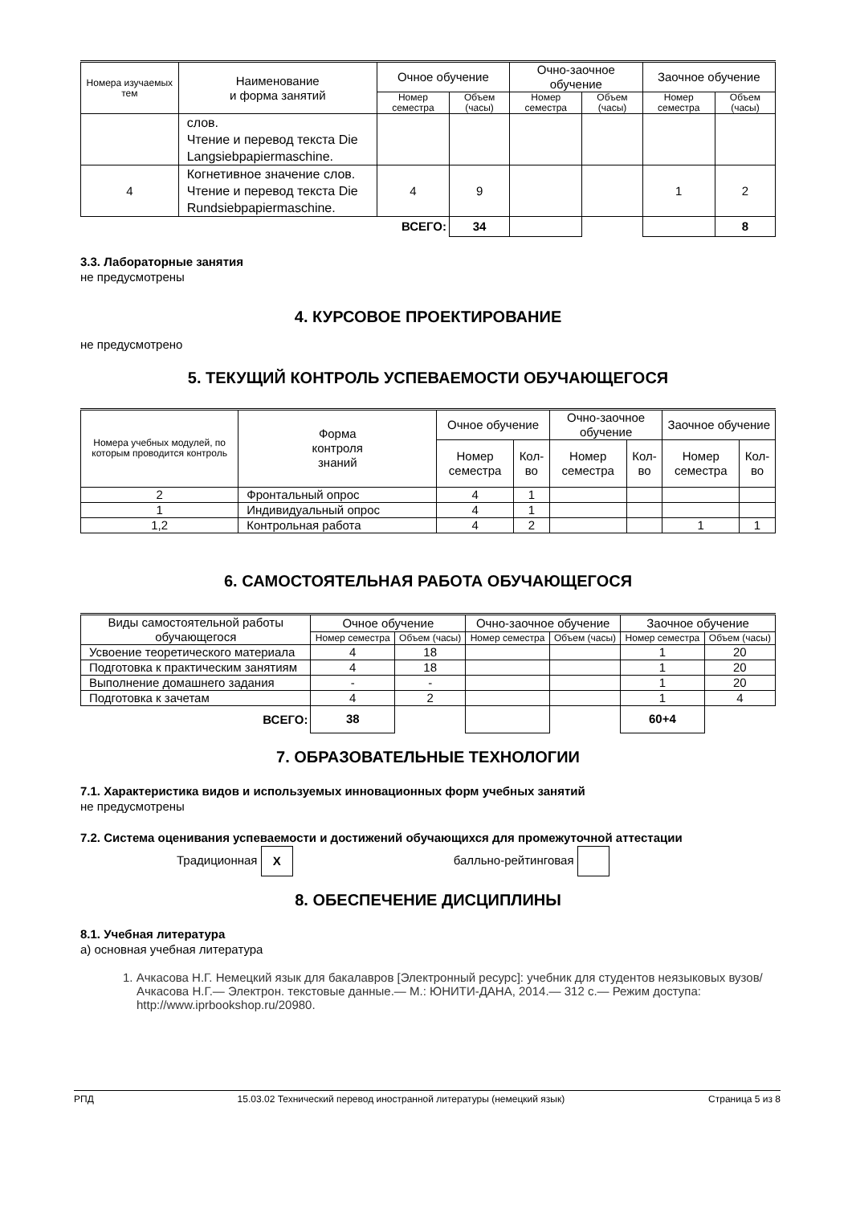| Номера изучаемых тем | Наименование и форма занятий | Очное обучение | | Очно-заочное обучение | | Заочное обучение | |
| --- | --- | --- | --- | --- | --- | --- | --- |
| | | Номер семестра | Объем (часы) | Номер семестра | Объем (часы) | Номер семестра | Объем (часы) |
| | слов. Чтение и перевод текста Die Langsiebpapiermaschine. | | | | | | |
| 4 | Когнетивное значение слов. Чтение и перевод текста Die Rundsiebpapiermaschine. | 4 | 9 | | | 1 | 2 |
| | ВСЕГО: | | 34 | | | | 8 |
3.3. Лабораторные занятия
не предусмотрены
4. КУРСОВОЕ ПРОЕКТИРОВАНИЕ
не предусмотрено
5. ТЕКУЩИЙ КОНТРОЛЬ УСПЕВАЕМОСТИ ОБУЧАЮЩЕГОСЯ
| Номера учебных модулей, по которым проводится контроль | Форма контроля знаний | Очное обучение | | Очно-заочное обучение | | Заочное обучение | |
| --- | --- | --- | --- | --- | --- | --- | --- |
| | | Номер семестра | Кол-во | Номер семестра | Кол-во | Номер семестра | Кол-во |
| 2 | Фронтальный опрос | 4 | 1 | | | | |
| 1 | Индивидуальный опрос | 4 | 1 | | | | |
| 1,2 | Контрольная работа | 4 | 2 | | | 1 | 1 |
6. САМОСТОЯТЕЛЬНАЯ РАБОТА ОБУЧАЮЩЕГОСЯ
| Виды самостоятельной работы обучающегося | Очное обучение | | Очно-заочное обучение | | Заочное обучение | |
| --- | --- | --- | --- | --- | --- | --- |
| | Номер семестра | Объем (часы) | Номер семестра | Объем (часы) | Номер семестра | Объем (часы) |
| Усвоение теоретического материала | 4 | 18 | | | 1 | 20 |
| Подготовка к практическим занятиям | 4 | 18 | | | 1 | 20 |
| Выполнение домашнего задания | - | - | | | 1 | 20 |
| Подготовка к зачетам | 4 | 2 | | | 1 | 4 |
| ВСЕГО: | 38 | | | | 60+4 | |
7. ОБРАЗОВАТЕЛЬНЫЕ ТЕХНОЛОГИИ
7.1. Характеристика видов и используемых инновационных форм учебных занятий
не предусмотрены
7.2. Система оценивания успеваемости и достижений обучающихся для промежуточной аттестации
Традиционная X балльно-рейтинговая
8. ОБЕСПЕЧЕНИЕ ДИСЦИПЛИНЫ
8.1. Учебная литература
а) основная учебная литература
1. Ачкасова Н.Г. Немецкий язык для бакалавров [Электронный ресурс]: учебник для студентов неязыковых вузов/ Ачкасова Н.Г.— Электрон. текстовые данные.— М.: ЮНИТИ-ДАНА, 2014.— 312 c.— Режим доступа: http://www.iprbookshop.ru/20980.
РПД 15.03.02 Технический перевод иностранной литературы (немецкий язык) Страница 5 из 8